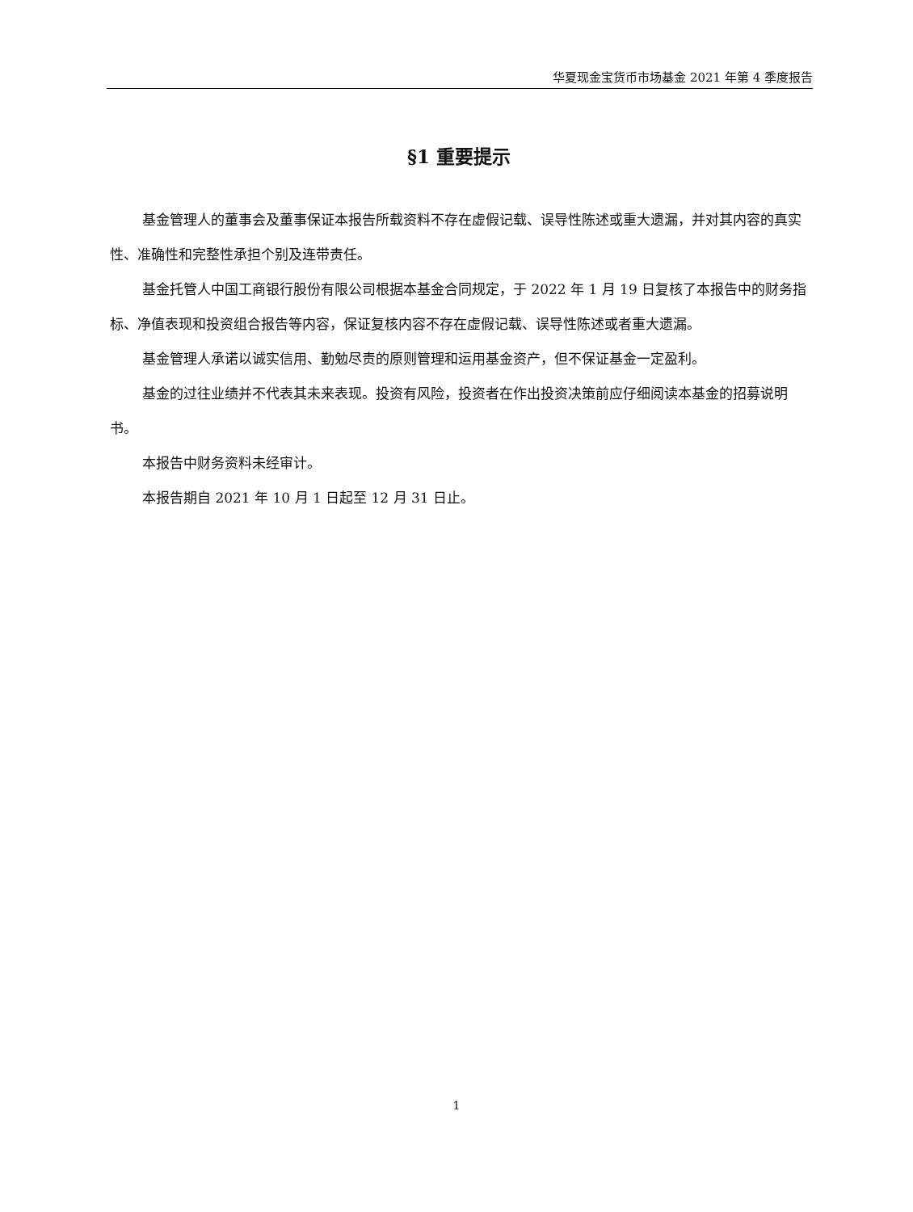华夏现金宝货币市场基金 2021 年第 4 季度报告
§1 重要提示
基金管理人的董事会及董事保证本报告所载资料不存在虚假记载、误导性陈述或重大遗漏，并对其内容的真实性、准确性和完整性承担个别及连带责任。
基金托管人中国工商银行股份有限公司根据本基金合同规定，于 2022 年 1 月 19 日复核了本报告中的财务指标、净值表现和投资组合报告等内容，保证复核内容不存在虚假记载、误导性陈述或者重大遗漏。
基金管理人承诺以诚实信用、勤勉尽责的原则管理和运用基金资产，但不保证基金一定盈利。
基金的过往业绩并不代表其未来表现。投资有风险，投资者在作出投资决策前应仔细阅读本基金的招募说明书。
本报告中财务资料未经审计。
本报告期自 2021 年 10 月 1 日起至 12 月 31 日止。
1